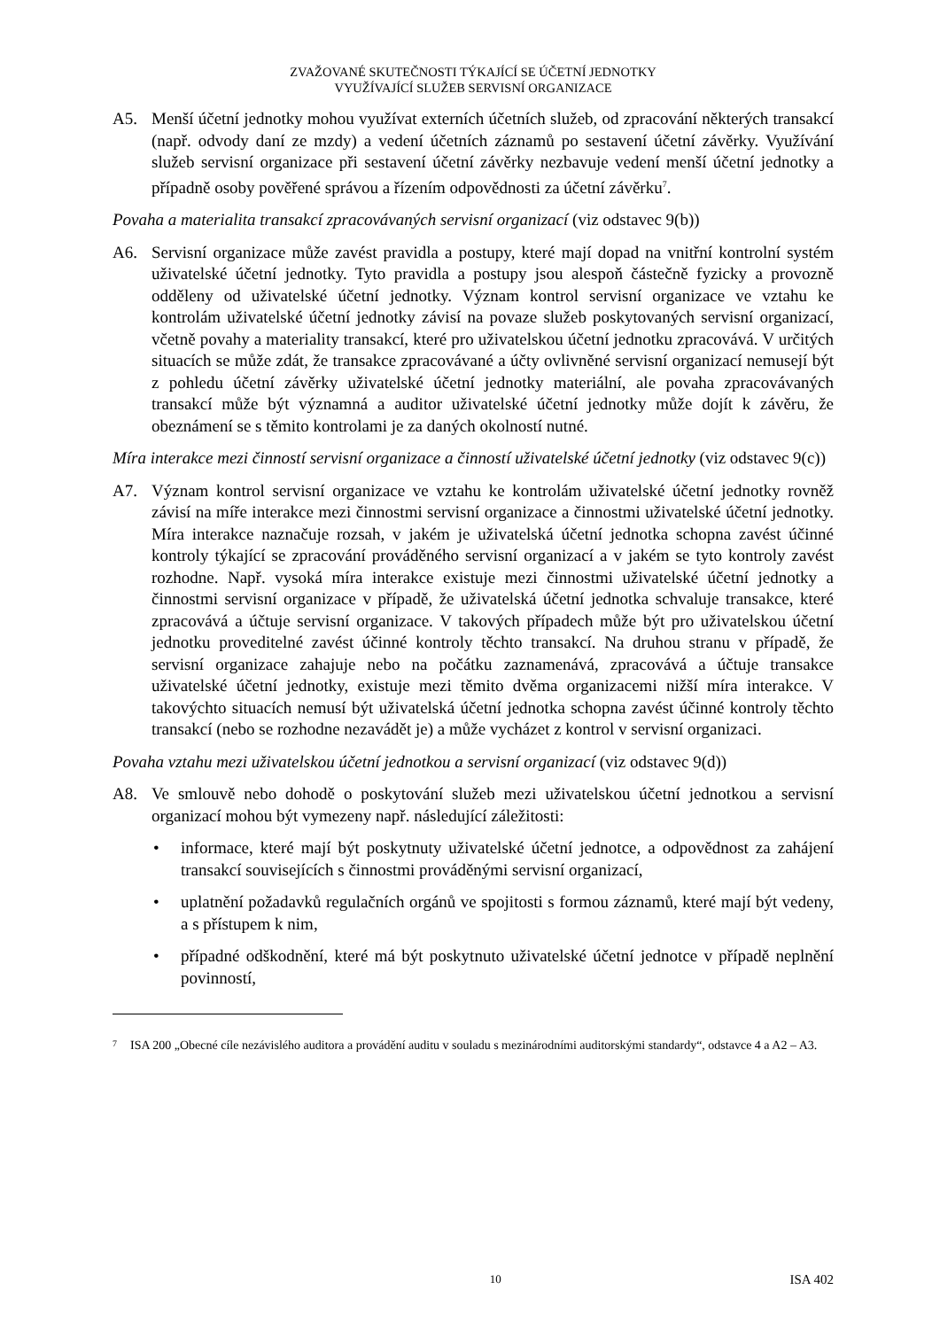ZVAŽOVANÉ SKUTEČNOSTI TÝKAJÍCÍ SE ÚČETNÍ JEDNOTKY
VYUŽÍVAJÍCÍ SLUŽEB SERVISNÍ ORGANIZACE
A5. Menší účetní jednotky mohou využívat externích účetních služeb, od zpracování některých transakcí (např. odvody daní ze mzdy) a vedení účetních záznamů po sestavení účetní závěrky. Využívání služeb servisní organizace při sestavení účetní závěrky nezbavuje vedení menší účetní jednotky a případně osoby pověřené správou a řízením odpovědnosti za účetní závěrku<sup>7</sup>.
Povaha a materialita transakcí zpracovávaných servisní organizací (viz odstavec 9(b))
A6. Servisní organizace může zavést pravidla a postupy, které mají dopad na vnitřní kontrolní systém uživatelské účetní jednotky. Tyto pravidla a postupy jsou alespoň částečně fyzicky a provozně odděleny od uživatelské účetní jednotky. Význam kontrol servisní organizace ve vztahu ke kontrolám uživatelské účetní jednotky závisí na povaze služeb poskytovaných servisní organizací, včetně povahy a materiality transakcí, které pro uživatelskou účetní jednotku zpracovává. V určitých situacích se může zdát, že transakce zpracovávané a účty ovlivněné servisní organizací nemusejí být z pohledu účetní závěrky uživatelské účetní jednotky materiální, ale povaha zpracovávaných transakcí může být významná a auditor uživatelské účetní jednotky může dojít k závěru, že obeznámení se s těmito kontrolami je za daných okolností nutné.
Míra interakce mezi činností servisní organizace a činností uživatelské účetní jednotky (viz odstavec 9(c))
A7. Význam kontrol servisní organizace ve vztahu ke kontrolám uživatelské účetní jednotky rovněž závisí na míře interakce mezi činnostmi servisní organizace a činnostmi uživatelské účetní jednotky. Míra interakce naznačuje rozsah, v jakém je uživatelská účetní jednotka schopna zavést účinné kontroly týkající se zpracování prováděného servisní organizací a v jakém se tyto kontroly zavést rozhodne. Např. vysoká míra interakce existuje mezi činnostmi uživatelské účetní jednotky a činnostmi servisní organizace v případě, že uživatelská účetní jednotka schvaluje transakce, které zpracovává a účtuje servisní organizace. V takových případech může být pro uživatelskou účetní jednotku proveditelné zavést účinné kontroly těchto transakcí. Na druhou stranu v případě, že servisní organizace zahajuje nebo na počátku zaznamenává, zpracovává a účtuje transakce uživatelské účetní jednotky, existuje mezi těmito dvěma organizacemi nižší míra interakce. V takovýchto situacích nemusí být uživatelská účetní jednotka schopna zavést účinné kontroly těchto transakcí (nebo se rozhodne nezavádět je) a může vycházet z kontrol v servisní organizaci.
Povaha vztahu mezi uživatelskou účetní jednotkou a servisní organizací (viz odstavec 9(d))
A8. Ve smlouvě nebo dohodě o poskytování služeb mezi uživatelskou účetní jednotkou a servisní organizací mohou být vymezeny např. následující záležitosti:
• informace, které mají být poskytnuty uživatelské účetní jednotce, a odpovědnost za zahájení transakcí souvisejících s činnostmi prováděnými servisní organizací,
• uplatnění požadavků regulačních orgánů ve spojitosti s formou záznamů, které mají být vedeny, a s přístupem k nim,
• případné odškodnění, které má být poskytnuto uživatelské účetní jednotce v případě neplnění povinností,
7 ISA 200 „Obecné cíle nezávislého auditora a provádění auditu v souladu s mezinárodními auditorskými standardy“, odstavce 4 a A2 – A3.
10 ISA 402